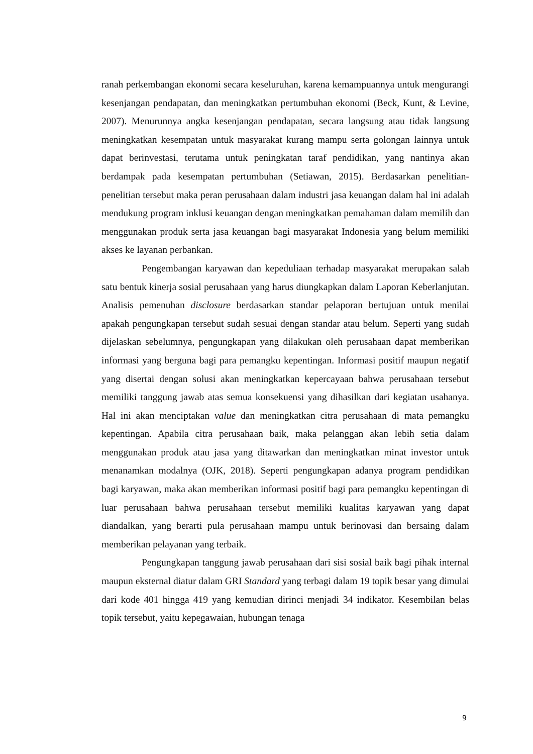ranah perkembangan ekonomi secara keseluruhan, karena kemampuannya untuk mengurangi kesenjangan pendapatan, dan meningkatkan pertumbuhan ekonomi (Beck, Kunt, & Levine, 2007). Menurunnya angka kesenjangan pendapatan, secara langsung atau tidak langsung meningkatkan kesempatan untuk masyarakat kurang mampu serta golongan lainnya untuk dapat berinvestasi, terutama untuk peningkatan taraf pendidikan, yang nantinya akan berdampak pada kesempatan pertumbuhan (Setiawan, 2015). Berdasarkan penelitian-penelitian tersebut maka peran perusahaan dalam industri jasa keuangan dalam hal ini adalah mendukung program inklusi keuangan dengan meningkatkan pemahaman dalam memilih dan menggunakan produk serta jasa keuangan bagi masyarakat Indonesia yang belum memiliki akses ke layanan perbankan.
Pengembangan karyawan dan kepeduliaan terhadap masyarakat merupakan salah satu bentuk kinerja sosial perusahaan yang harus diungkapkan dalam Laporan Keberlanjutan. Analisis pemenuhan disclosure berdasarkan standar pelaporan bertujuan untuk menilai apakah pengungkapan tersebut sudah sesuai dengan standar atau belum. Seperti yang sudah dijelaskan sebelumnya, pengungkapan yang dilakukan oleh perusahaan dapat memberikan informasi yang berguna bagi para pemangku kepentingan. Informasi positif maupun negatif yang disertai dengan solusi akan meningkatkan kepercayaan bahwa perusahaan tersebut memiliki tanggung jawab atas semua konsekuensi yang dihasilkan dari kegiatan usahanya. Hal ini akan menciptakan value dan meningkatkan citra perusahaan di mata pemangku kepentingan. Apabila citra perusahaan baik, maka pelanggan akan lebih setia dalam menggunakan produk atau jasa yang ditawarkan dan meningkatkan minat investor untuk menanamkan modalnya (OJK, 2018). Seperti pengungkapan adanya program pendidikan bagi karyawan, maka akan memberikan informasi positif bagi para pemangku kepentingan di luar perusahaan bahwa perusahaan tersebut memiliki kualitas karyawan yang dapat diandalkan, yang berarti pula perusahaan mampu untuk berinovasi dan bersaing dalam memberikan pelayanan yang terbaik.
Pengungkapan tanggung jawab perusahaan dari sisi sosial baik bagi pihak internal maupun eksternal diatur dalam GRI Standard yang terbagi dalam 19 topik besar yang dimulai dari kode 401 hingga 419 yang kemudian dirinci menjadi 34 indikator. Kesembilan belas topik tersebut, yaitu kepegawaian, hubungan tenaga
9